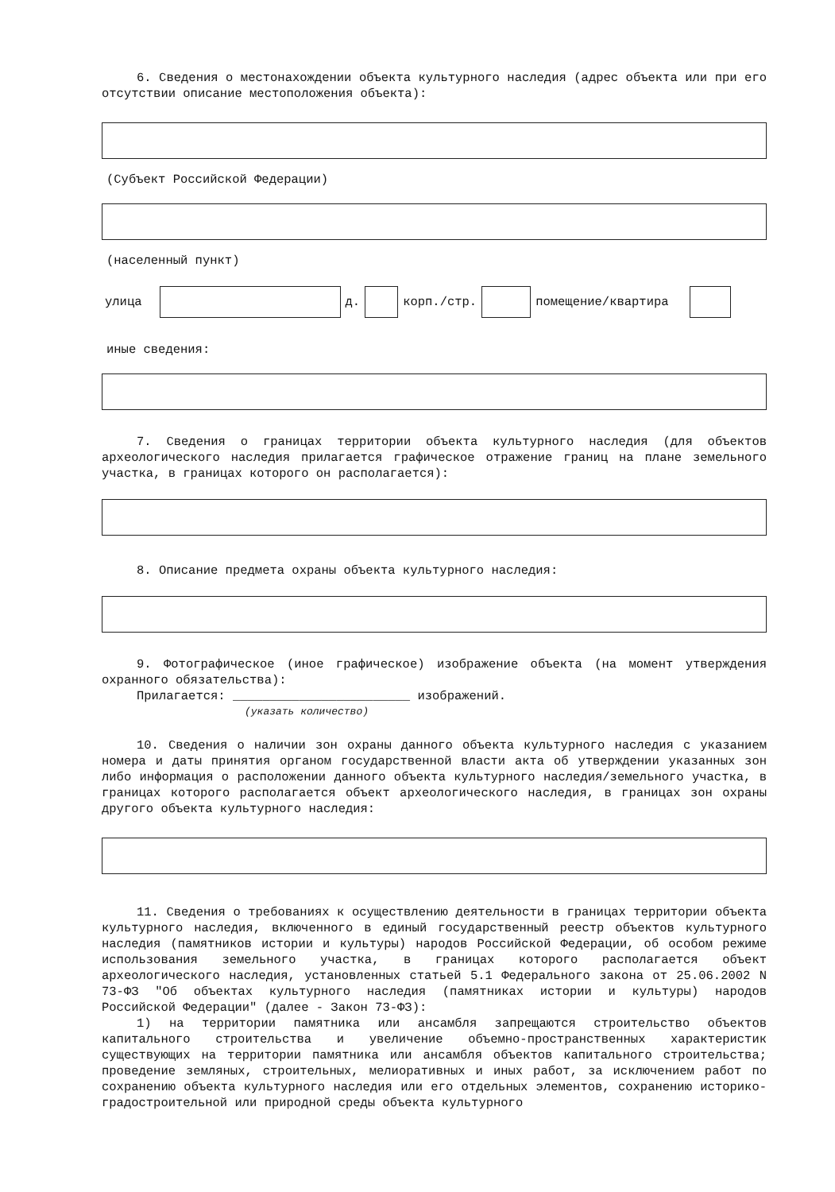6. Сведения о местонахождении объекта культурного наследия (адрес объекта или при его отсутствии описание местоположения объекта):
(Субъект Российской Федерации)
(населенный пункт)
улица д. корп./стр. помещение/квартира
иные сведения:
7. Сведения о границах территории объекта культурного наследия (для объектов археологического наследия прилагается графическое отражение границ на плане земельного участка, в границах которого он располагается):
8. Описание предмета охраны объекта культурного наследия:
9. Фотографическое (иное графическое) изображение объекта (на момент утверждения охранного обязательства):
Прилагается: ________________________ изображений.
(указать количество)
10. Сведения о наличии зон охраны данного объекта культурного наследия с указанием номера и даты принятия органом государственной власти акта об утверждении указанных зон либо информация о расположении данного объекта культурного наследия/земельного участка, в границах которого располагается объект археологического наследия, в границах зон охраны другого объекта культурного наследия:
11. Сведения о требованиях к осуществлению деятельности в границах территории объекта культурного наследия, включенного в единый государственный реестр объектов культурного наследия (памятников истории и культуры) народов Российской Федерации, об особом режиме использования земельного участка, в границах которого располагается объект археологического наследия, установленных статьей 5.1 Федерального закона от 25.06.2002 N 73-ФЗ "Об объектах культурного наследия (памятниках истории и культуры) народов Российской Федерации" (далее - Закон 73-ФЗ):
1) на территории памятника или ансамбля запрещаются строительство объектов капитального строительства и увеличение объемно-пространственных характеристик существующих на территории памятника или ансамбля объектов капитального строительства; проведение земляных, строительных, мелиоративных и иных работ, за исключением работ по сохранению объекта культурного наследия или его отдельных элементов, сохранению историко-градостроительной или природной среды объекта культурного